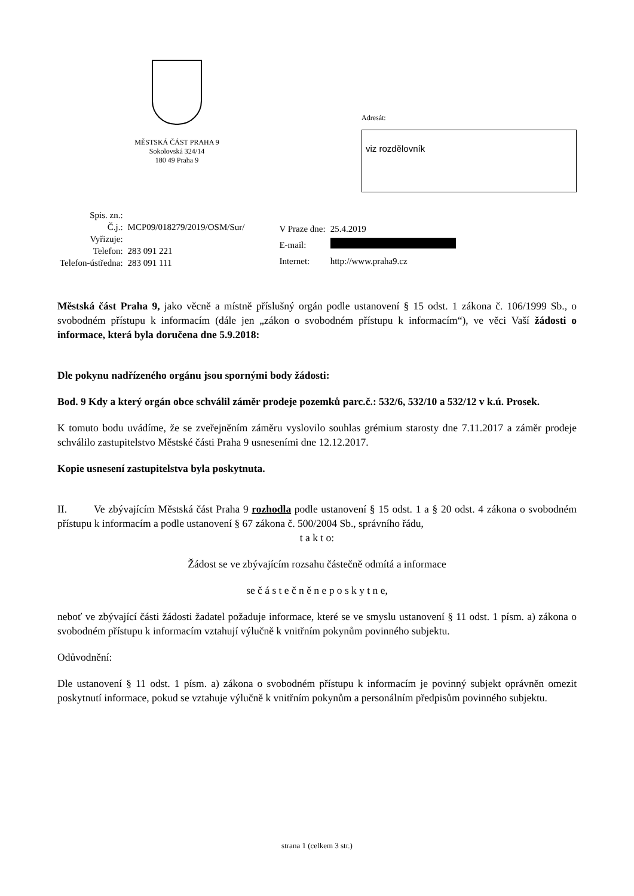MĚSTSKÁ ČÁST PRAHA 9
Sokolovská 324/14
180 49 Praha 9
Adresát:
viz rozdělovník
| Spis. zn.: | |
| Č.j.: | MCP09/018279/2019/OSM/Sur/ |
| Vyřizuje: | |
| Telefon: | 283 091 221 |
| Telefon-ústředna: | 283 091 111 |
| V Praze dne: | 25.4.2019 |
| E-mail: | |
| Internet: | http://www.praha9.cz |
Městská část Praha 9, jako věcně a místně příslušný orgán podle ustanovení § 15 odst. 1 zákona č. 106/1999 Sb., o svobodném přístupu k informacím (dále jen „zákon o svobodném přístupu k informacím“), ve věci Vaší žádosti o informace, která byla doručena dne 5.9.2018:
Dle pokynu nadřízeného orgánu jsou spornými body žádosti:
Bod. 9 Kdy a který orgán obce schválil záměr prodeje pozemků parc.č.: 532/6, 532/10 a 532/12 v k.ú. Prosek.
K tomuto bodu uvádíme, že se zveřejněním záměru vyslovilo souhlas grémium starosty dne 7.11.2017 a záměr prodeje schválilo zastupitelstvo Městské části Praha 9 usneseními dne 12.12.2017.
Kopie usnesení zastupitelstva byla poskytnuta.
II. Ve zbývajícím Městská část Praha 9 rozhodla podle ustanovení § 15 odst. 1 a § 20 odst. 4 zákona o svobodném přístupu k informacím a podle ustanovení § 67 zákona č. 500/2004 Sb., správního řádu,
t a k t o:
Žádost se ve zbývajícím rozsahu částečně odmítá a informace
se č á s t e č n ě n e p o s k y t n e,
neboť ve zbývající části žádosti žadatel požaduje informace, které se ve smyslu ustanovení § 11 odst. 1 písm. a) zákona o svobodném přístupu k informacím vztahují výlučně k vnitřním pokynům povinného subjektu.
Odůvodnění:
Dle ustanovení § 11 odst. 1 písm. a) zákona o svobodném přístupu k informacím je povinný subjekt oprávněn omezit poskytnutí informace, pokud se vztahuje výlučně k vnitřním pokynům a personálním předpisům povinného subjektu.
strana 1 (celkem 3 str.)